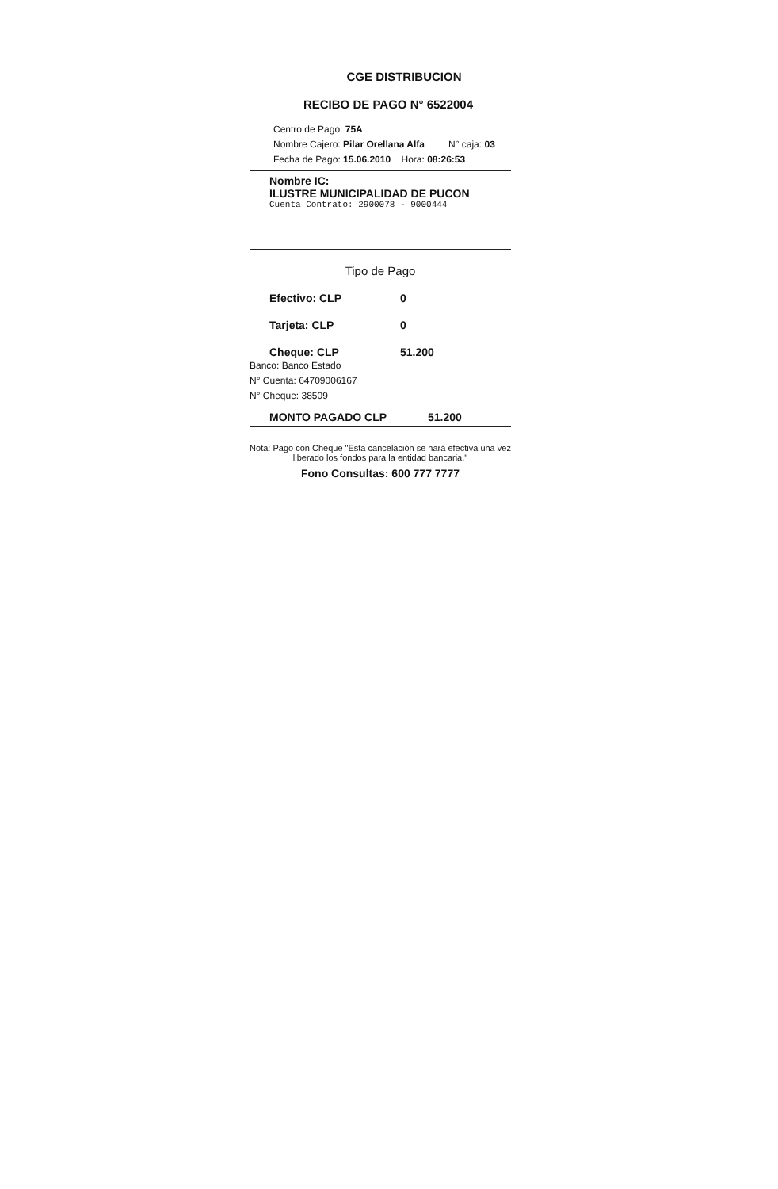CGE DISTRIBUCION
RECIBO DE PAGO N° 6522004
Centro de Pago: 75A
Nombre Cajero: Pilar Orellana Alfa N° caja: 03
Fecha de Pago: 15.06.2010 Hora: 08:26:53
Nombre IC:
ILUSTRE MUNICIPALIDAD DE PUCON
Cuenta Contrato: 2900078 - 9000444
Tipo de Pago
Efectivo: CLP 0
Tarjeta: CLP 0
Cheque: CLP 51.200
Banco: Banco Estado
N° Cuenta: 64709006167
N° Cheque: 38509
MONTO PAGADO CLP 51.200
Nota: Pago con Cheque "Esta cancelación se hará efectiva una vez liberado los fondos para la entidad bancaria."
Fono Consultas: 600 777 7777